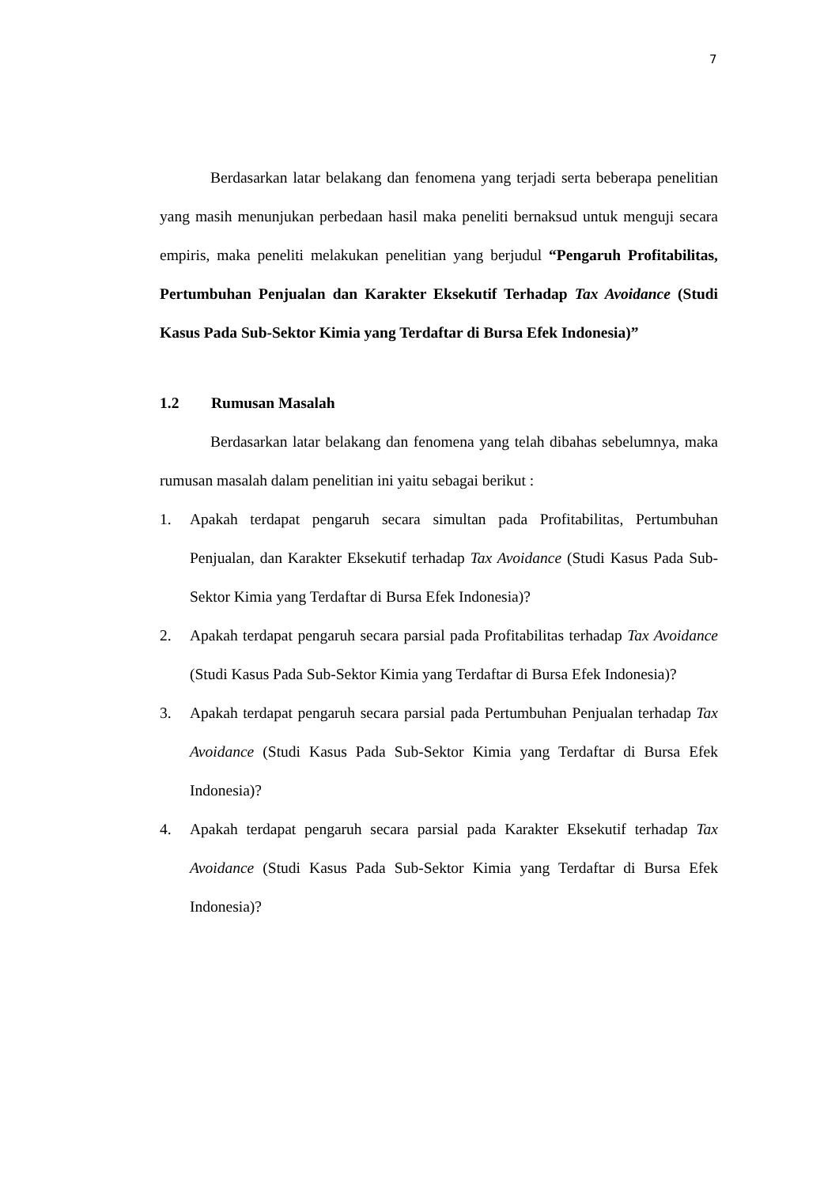7
Berdasarkan latar belakang dan fenomena yang terjadi serta beberapa penelitian yang masih menunjukan perbedaan hasil maka peneliti bernaksud untuk menguji secara empiris, maka peneliti melakukan penelitian yang berjudul “Pengaruh Profitabilitas, Pertumbuhan Penjualan dan Karakter Eksekutif Terhadap Tax Avoidance (Studi Kasus Pada Sub-Sektor Kimia yang Terdaftar di Bursa Efek Indonesia)”
1.2 Rumusan Masalah
Berdasarkan latar belakang dan fenomena yang telah dibahas sebelumnya, maka rumusan masalah dalam penelitian ini yaitu sebagai berikut :
1. Apakah terdapat pengaruh secara simultan pada Profitabilitas, Pertumbuhan Penjualan, dan Karakter Eksekutif terhadap Tax Avoidance (Studi Kasus Pada Sub-Sektor Kimia yang Terdaftar di Bursa Efek Indonesia)?
2. Apakah terdapat pengaruh secara parsial pada Profitabilitas terhadap Tax Avoidance (Studi Kasus Pada Sub-Sektor Kimia yang Terdaftar di Bursa Efek Indonesia)?
3. Apakah terdapat pengaruh secara parsial pada Pertumbuhan Penjualan terhadap Tax Avoidance (Studi Kasus Pada Sub-Sektor Kimia yang Terdaftar di Bursa Efek Indonesia)?
4. Apakah terdapat pengaruh secara parsial pada Karakter Eksekutif terhadap Tax Avoidance (Studi Kasus Pada Sub-Sektor Kimia yang Terdaftar di Bursa Efek Indonesia)?